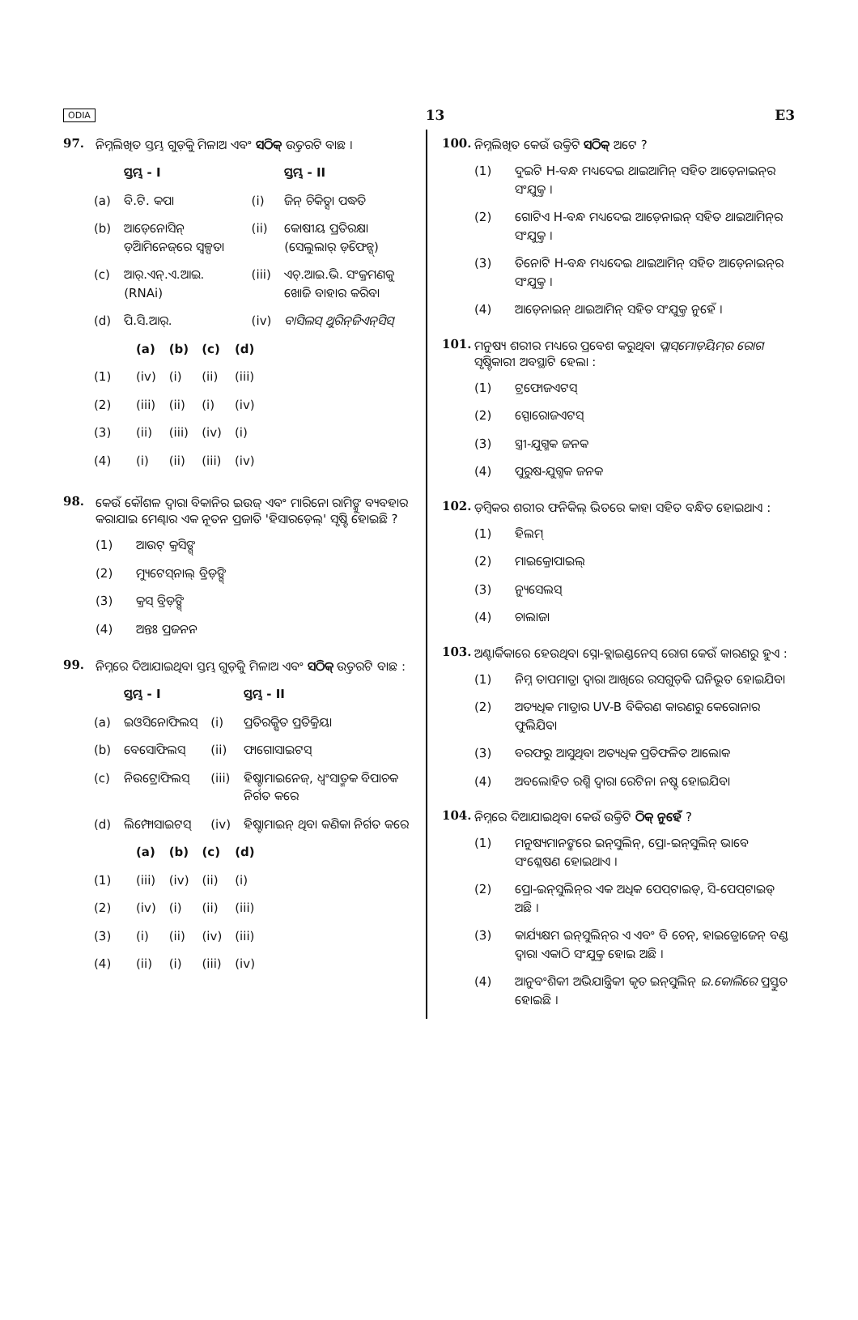ODIA 13 E3
97. ନିମ୍ନଲିଖିତ ସ୍ତମ୍ଭ ଗୁଡ଼ିକୁ ମିଳାଅ ଏବଂ ସଠିକ୍ ଉତ୍ତରଟି ବାଛ ।
| | ସ୍ତମ୍ଭ - I | | ସ୍ତମ୍ଭ - II |
| (a) | ବି.ଟି. କପା | (i) | ଜିନ୍ ଚିକିତ୍ସା ପଦ୍ଧତି |
| (b) | ଆଡ଼େନୋସିନ୍ ଡ଼ିଆମିନେଜ୍‌ରେ ସ୍ୱଳ୍ପତା | (ii) | କୋଷୀୟ ପ୍ରତିରକ୍ଷା (ସେଲୁଲାର୍ ଡ଼ିଫେନ୍ସ୍) |
| (c) | ଆର୍.ଏନ୍.ଏ.ଆଇ. (RNAi) | (iii) | ଏଚ୍.ଆଇ.ଭି. ସଂକ୍ରମଣକୁ ଖୋଜି ବାହାର କରିବା |
| (d) | ପି.ସି.ଆର୍. | (iv) | ବାସିଲସ୍ ଥୁରିନ୍‌ଜିଏନ୍‌ସିସ୍ |
| | (a) | (b) | (c) | (d) |
| (1) | (iv) | (i) | (ii) | (iii) |
| (2) | (iii) | (ii) | (i) | (iv) |
| (3) | (ii) | (iii) | (iv) | (i) |
| (4) | (i) | (ii) | (iii) | (iv) |
98. କେଉଁ କୌଶଳ ଦ୍ୱାରା ବିକାନିର ଇଉଜ୍ ଏବଂ ମାରିନୋ ରାମିଙ୍କୁ ବ୍ୟବହାର କରାଯାଇ ମେଣ୍ଢାର ଏକ ନୂତନ ପ୍ରଜାତି 'ହିସାରଡ଼େଲ୍' ସୃଷ୍ଟି ହୋଇଛି ?
(1) ଆଉଟ୍ କ୍ରସିଙ୍ଗ୍
(2) ମ୍ୟୁଟେସ୍‌ନାଲ୍ ବ୍ରିଡ଼ିଙ୍ଗ୍
(3) କ୍ରସ୍ ବ୍ରିଡ଼ିଙ୍ଗ୍
(4) ଅନ୍ତଃ ପ୍ରଜନନ
99. ନିମ୍ନରେ ଦିଆଯାଇଥିବା ସ୍ତମ୍ଭ ଗୁଡ଼ିକୁ ମିଳାଅ ଏବଂ ସଠିକ୍ ଉତ୍ତରଟି ବାଛ :
| | ସ୍ତମ୍ଭ - I | | ସ୍ତମ୍ଭ - II |
| (a) | ଇଓସିନୋଫିଲସ୍ | (i) | ପ୍ରତିରକ୍ଷିତ ପ୍ରତିକ୍ରିୟା |
| (b) | ବେସୋଫିଲସ୍ | (ii) | ଫାଗୋସାଇଟସ୍ |
| (c) | ନିଉଟ୍ରୋଫିଲସ୍ | (iii) | ହିଷ୍ଟାମାଇନେଜ୍, ଧ୍ୱଂସାତ୍ମକ ବିପାଚକ ନିର୍ଗତ କରେ |
| (d) | ଲିମ୍ଫୋସାଇଟସ୍ | (iv) | ହିଷ୍ଟାମାଇନ୍ ଥିବା କଣିକା ନିର୍ଗତ କରେ |
| | (a) | (b) | (c) | (d) |
| (1) | (iii) | (iv) | (ii) | (i) |
| (2) | (iv) | (i) | (ii) | (iii) |
| (3) | (i) | (ii) | (iv) | (iii) |
| (4) | (ii) | (i) | (iii) | (iv) |
100. ନିମ୍ନଲିଖିତ କେଉଁ ଉକ୍ତିଟି ସଠିକ୍ ଅଟେ ?
(1) ଦୁଇଟି H-ବନ୍ଧ ମଧ୍ୟଦେଇ ଥାଇଆମିନ୍ ସହିତ ଆଡ଼େନାଇନ୍‌ର ସଂଯୁକ୍ତ ।
(2) ଗୋଟିଏ H-ବନ୍ଧ ମଧ୍ୟଦେଇ ଆଡ଼େନାଇନ୍ ସହିତ ଥାଇଆମିନ୍‌ର ସଂଯୁକ୍ତ ।
(3) ତିନୋଟି H-ବନ୍ଧ ମଧ୍ୟଦେଇ ଥାଇଆମିନ୍ ସହିତ ଆଡ଼େନାଇନ୍‌ର ସଂଯୁକ୍ତ ।
(4) ଆଡ଼େନାଇନ୍ ଥାଇଆମିନ୍ ସହିତ ସଂଯୁକ୍ତ ନୁହେଁ ।
101. ମନୁଷ୍ୟ ଶରୀର ମଧ୍ୟରେ ପ୍ରବେଶ କରୁଥିବା ପ୍ଲାସ୍‌ମୋଡ଼ିୟମ୍‌ର ରୋଗ ସୃଷ୍ଟିକାରୀ ଅବସ୍ଥାଟି ହେଲା :
(1) ଟ୍ରଫୋଜଏଟସ୍
(2) ସ୍ପୋରୋଜଏଟସ୍
(3) ସ୍ତ୍ରୀ-ଯୁଗ୍ମକ ଜନକ
(4) ପୁରୁଷ-ଯୁଗ୍ମକ ଜନକ
102. ଡ଼ିମ୍ବକର ଶରୀର ଫନିକିଲ୍ ଭିତରେ କାହା ସହିତ ବନ୍ଧିତ ହୋଇଥାଏ :
(1) ହିଲମ୍
(2) ମାଇକ୍ରୋପାଇଲ୍
(3) ନ୍ୟୁସେଲସ୍
(4) ଚାଲାଜା
103. ଅଣ୍ଟାର୍କିକାରେ ହେଉଥିବା ସ୍ନୋ-ବ୍ଲାଇଣ୍ଡନେସ୍ ରୋଗ କେଉଁ କାରଣରୁ ହୁଏ :
(1) ନିମ୍ନ ତାପମାତ୍ରା ଦ୍ୱାରା ଆଖିରେ ରସଗୁଡ଼ିକ ଘନିଭୂତ ହୋଇଯିବା
(2) ଅତ୍ୟଧିକ ମାତ୍ରାର UV-B ବିକିରଣ କାରଣରୁ କେରୋନାର ଫୁଲିଯିବା
(3) ବରଫରୁ ଆସୁଥିବା ଅତ୍ୟଧିକ ପ୍ରତିଫଳିତ ଆଲୋକ
(4) ଅବଲୋହିତ ରଶ୍ମି ଦ୍ୱାରା ରେଟିନା ନଷ୍ଟ ହୋଇଯିବା
104. ନିମ୍ନରେ ଦିଆଯାଇଥିବା କେଉଁ ଉକ୍ତିଟି ଠିକ୍ ନୁହେଁ ?
(1) ମନୁଷ୍ୟମାନଙ୍କରେ ଇନ୍‌ସୁଲିନ୍, ପ୍ରୋ-ଇନ୍‌ସୁଲିନ୍ ଭାବେ ସଂଶ୍ଳେଷଣ ହୋଇଥାଏ ।
(2) ପ୍ରୋ-ଇନ୍‌ସୁଲିନ୍‌ର ଏକ ଅଧିକ ପେପ୍‌ଟାଇଡ୍, ସି-ପେପ୍‌ଟାଇଡ୍ ଅଛି ।
(3) କାର୍ଯ୍ୟକ୍ଷମ ଇନ୍‌ସୁଲିନ୍‌ର ଏ ଏବଂ ବି ଚେନ୍, ହାଇଡ୍ରୋଜେନ୍ ବଣ୍ଡ ଦ୍ୱାରା ଏକାଠି ସଂଯୁକ୍ତ ହୋଇ ଅଛି ।
(4) ଆନୁବଂଶିକୀ ଅଭିଯାନ୍ତ୍ରିକୀ କୃତ ଇନ୍‌ସୁଲିନ୍ ଇ.କୋଲିରେ ପ୍ରସ୍ତୁତ ହୋଇଛି ।